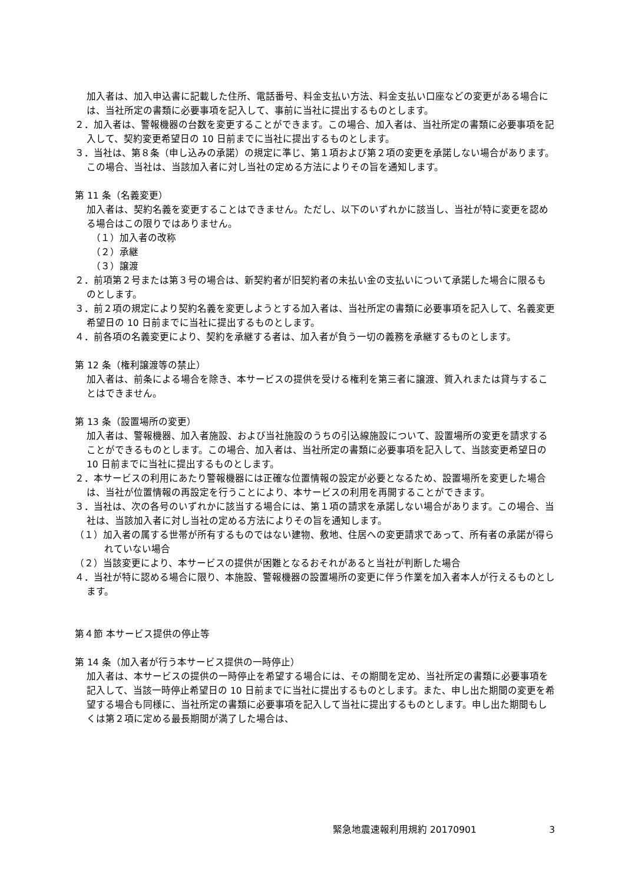加入者は、加入申込書に記載した住所、電話番号、料金支払い方法、料金支払い口座などの変更がある場合には、当社所定の書類に必要事項を記入して、事前に当社に提出するものとします。
２．加入者は、警報機器の台数を変更することができます。この場合、加入者は、当社所定の書類に必要事項を記入して、契約変更希望日の 10 日前までに当社に提出するものとします。
３．当社は、第８条（申し込みの承諾）の規定に準じ、第１項および第２項の変更を承諾しない場合があります。この場合、当社は、当該加入者に対し当社の定める方法によりその旨を通知します。
第 11 条（名義変更）
加入者は、契約名義を変更することはできません。ただし、以下のいずれかに該当し、当社が特に変更を認める場合はこの限りではありません。
（１）加入者の改称
（２）承継
（３）譲渡
２．前項第２号または第３号の場合は、新契約者が旧契約者の未払い金の支払いについて承諾した場合に限るものとします。
３．前２項の規定により契約名義を変更しようとする加入者は、当社所定の書類に必要事項を記入して、名義変更希望日の 10 日前までに当社に提出するものとします。
４．前各項の名義変更により、契約を承継する者は、加入者が負う一切の義務を承継するものとします。
第 12 条（権利譲渡等の禁止）
加入者は、前条による場合を除き、本サービスの提供を受ける権利を第三者に譲渡、質入れまたは貸与することはできません。
第 13 条（設置場所の変更）
加入者は、警報機器、加入者施設、および当社施設のうちの引込線施設について、設置場所の変更を請求することができるものとします。この場合、加入者は、当社所定の書類に必要事項を記入して、当該変更希望日の 10 日前までに当社に提出するものとします。
２．本サービスの利用にあたり警報機器には正確な位置情報の設定が必要となるため、設置場所を変更した場合は、当社が位置情報の再設定を行うことにより、本サービスの利用を再開することができます。
３．当社は、次の各号のいずれかに該当する場合には、第１項の請求を承諾しない場合があります。この場合、当社は、当該加入者に対し当社の定める方法によりその旨を通知します。
（１）加入者の属する世帯が所有するものではない建物、敷地、住居への変更請求であって、所有者の承諾が得られていない場合
（２）当該変更により、本サービスの提供が困難となるおそれがあると当社が判断した場合
４．当社が特に認める場合に限り、本施設、警報機器の設置場所の変更に伴う作業を加入者本人が行えるものとします。
第４節 本サービス提供の停止等
第 14 条（加入者が行う本サービス提供の一時停止）
加入者は、本サービスの提供の一時停止を希望する場合には、その期間を定め、当社所定の書類に必要事項を記入して、当該一時停止希望日の 10 日前までに当社に提出するものとします。また、申し出た期間の変更を希望する場合も同様に、当社所定の書類に必要事項を記入して当社に提出するものとします。申し出た期間もしくは第２項に定める最長期間が満了した場合は、
緊急地震速報利用規約 20170901 3